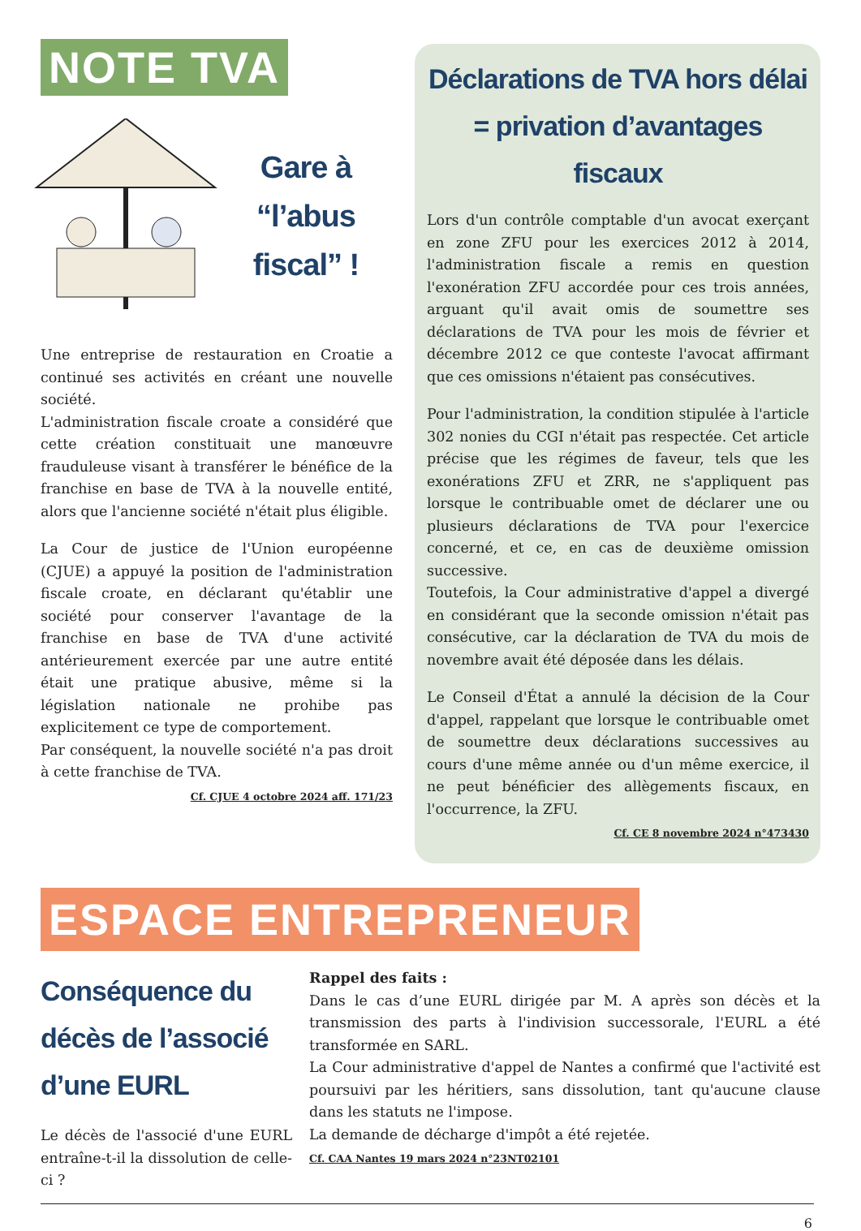NOTE TVA
Gare à “l’abus fiscal” !
Une entreprise de restauration en Croatie a continué ses activités en créant une nouvelle société.
L'administration fiscale croate a considéré que cette création constituait une manœuvre frauduleuse visant à transférer le bénéfice de la franchise en base de TVA à la nouvelle entité, alors que l'ancienne société n'était plus éligible.
La Cour de justice de l'Union européenne (CJUE) a appuyé la position de l'administration fiscale croate, en déclarant qu'établir une société pour conserver l'avantage de la franchise en base de TVA d'une activité antérieurement exercée par une autre entité était une pratique abusive, même si la législation nationale ne prohibe pas explicitement ce type de comportement.
Par conséquent, la nouvelle société n'a pas droit à cette franchise de TVA.
Cf. CJUE 4 octobre 2024 aff. 171/23
Déclarations de TVA hors délai
= privation d’avantages fiscaux
Lors d'un contrôle comptable d'un avocat exerçant en zone ZFU pour les exercices 2012 à 2014, l'administration fiscale a remis en question l'exonération ZFU accordée pour ces trois années, arguant qu'il avait omis de soumettre ses déclarations de TVA pour les mois de février et décembre 2012 ce que conteste l'avocat affirmant que ces omissions n'étaient pas consécutives.
Pour l'administration, la condition stipulée à l'article 302 nonies du CGI n'était pas respectée. Cet article précise que les régimes de faveur, tels que les exonérations ZFU et ZRR, ne s'appliquent pas lorsque le contribuable omet de déclarer une ou plusieurs déclarations de TVA pour l'exercice concerné, et ce, en cas de deuxième omission successive.
Toutefois, la Cour administrative d'appel a divergé en considérant que la seconde omission n'était pas consécutive, car la déclaration de TVA du mois de novembre avait été déposée dans les délais.
Le Conseil d'État a annulé la décision de la Cour d'appel, rappelant que lorsque le contribuable omet de soumettre deux déclarations successives au cours d'une même année ou d'un même exercice, il ne peut bénéficier des allègements fiscaux, en l'occurrence, la ZFU.
Cf. CE 8 novembre 2024 n°473430
ESPACE ENTREPRENEUR
Conséquence du décès de l’associé d’une EURL
Le décès de l'associé d'une EURL entraîne-t-il la dissolution de celle-ci ?
Rappel des faits :
Dans le cas d’une EURL dirigée par M. A après son décès et la transmission des parts à l'indivision successorale, l'EURL a été transformée en SARL.
La Cour administrative d'appel de Nantes a confirmé que l'activité est poursuivi par les héritiers, sans dissolution, tant qu'aucune clause dans les statuts ne l'impose.
La demande de décharge d'impôt a été rejetée.
Cf. CAA Nantes 19 mars 2024 n°23NT02101
6